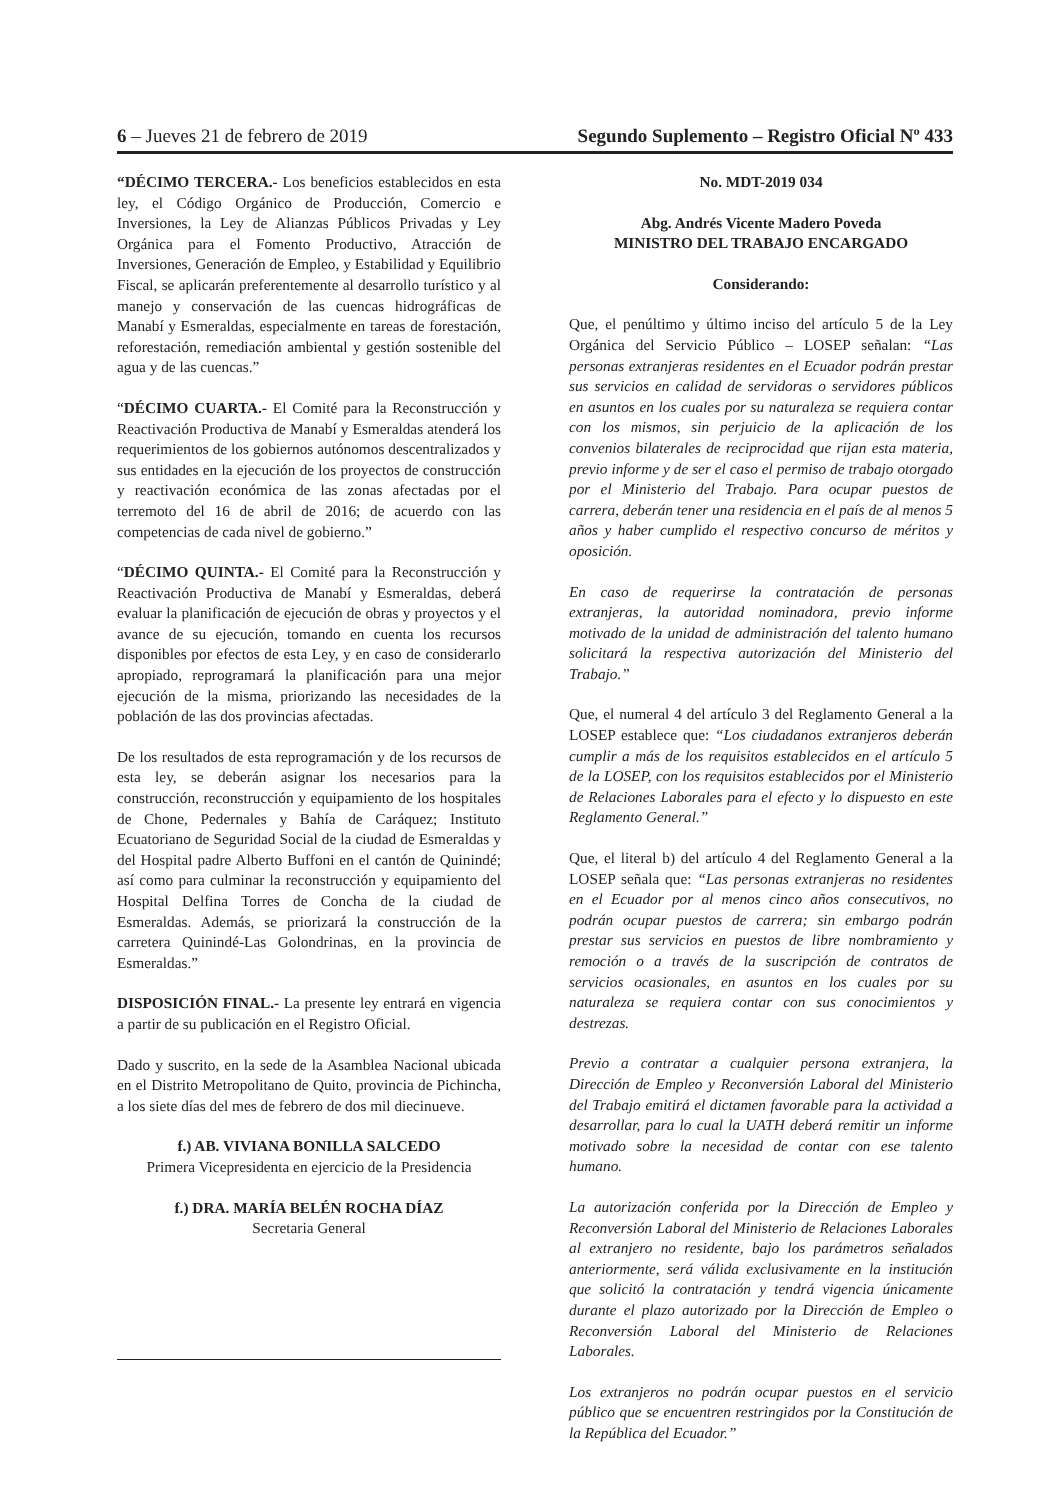6 – Jueves 21 de febrero de 2019 Segundo Suplemento – Registro Oficial Nº 433
“DÉCIMO TERCERA.- Los beneficios establecidos en esta ley, el Código Orgánico de Producción, Comercio e Inversiones, la Ley de Alianzas Públicos Privadas y Ley Orgánica para el Fomento Productivo, Atracción de Inversiones, Generación de Empleo, y Estabilidad y Equilibrio Fiscal, se aplicarán preferentemente al desarrollo turístico y al manejo y conservación de las cuencas hidrográficas de Manabí y Esmeraldas, especialmente en tareas de forestación, reforestación, remediación ambiental y gestión sostenible del agua y de las cuencas.”
“DÉCIMO CUARTA.- El Comité para la Reconstrucción y Reactivación Productiva de Manabí y Esmeraldas atenderá los requerimientos de los gobiernos autónomos descentralizados y sus entidades en la ejecución de los proyectos de construcción y reactivación económica de las zonas afectadas por el terremoto del 16 de abril de 2016; de acuerdo con las competencias de cada nivel de gobierno.”
“DÉCIMO QUINTA.- El Comité para la Reconstrucción y Reactivación Productiva de Manabí y Esmeraldas, deberá evaluar la planificación de ejecución de obras y proyectos y el avance de su ejecución, tomando en cuenta los recursos disponibles por efectos de esta Ley, y en caso de considerarlo apropiado, reprogramará la planificación para una mejor ejecución de la misma, priorizando las necesidades de la población de las dos provincias afectadas.
De los resultados de esta reprogramación y de los recursos de esta ley, se deberán asignar los necesarios para la construcción, reconstrucción y equipamiento de los hospitales de Chone, Pedernales y Bahía de Caráquez; Instituto Ecuatoriano de Seguridad Social de la ciudad de Esmeraldas y del Hospital padre Alberto Buffoni en el cantón de Quinindé; así como para culminar la reconstrucción y equipamiento del Hospital Delfina Torres de Concha de la ciudad de Esmeraldas. Además, se priorizará la construcción de la carretera Quinindé-Las Golondrinas, en la provincia de Esmeraldas.”
DISPOSICIÓN FINAL.- La presente ley entrará en vigencia a partir de su publicación en el Registro Oficial.
Dado y suscrito, en la sede de la Asamblea Nacional ubicada en el Distrito Metropolitano de Quito, provincia de Pichincha, a los siete días del mes de febrero de dos mil diecinueve.
f.) AB. VIVIANA BONILLA SALCEDO
Primera Vicepresidenta en ejercicio de la Presidencia
f.) DRA. MARÍA BELÉN ROCHA DÍAZ
Secretaria General
No. MDT-2019 034
Abg. Andrés Vicente Madero Poveda
MINISTRO DEL TRABAJO ENCARGADO
Considerando:
Que, el penúltimo y último inciso del artículo 5 de la Ley Orgánica del Servicio Público – LOSEP señalan: “Las personas extranjeras residentes en el Ecuador podrán prestar sus servicios en calidad de servidoras o servidores públicos en asuntos en los cuales por su naturaleza se requiera contar con los mismos, sin perjuicio de la aplicación de los convenios bilaterales de reciprocidad que rijan esta materia, previo informe y de ser el caso el permiso de trabajo otorgado por el Ministerio del Trabajo. Para ocupar puestos de carrera, deberán tener una residencia en el país de al menos 5 años y haber cumplido el respectivo concurso de méritos y oposición.
En caso de requerirse la contratación de personas extranjeras, la autoridad nominadora, previo informe motivado de la unidad de administración del talento humano solicitará la respectiva autorización del Ministerio del Trabajo.”
Que, el numeral 4 del artículo 3 del Reglamento General a la LOSEP establece que: “Los ciudadanos extranjeros deberán cumplir a más de los requisitos establecidos en el artículo 5 de la LOSEP, con los requisitos establecidos por el Ministerio de Relaciones Laborales para el efecto y lo dispuesto en este Reglamento General.”
Que, el literal b) del artículo 4 del Reglamento General a la LOSEP señala que: “Las personas extranjeras no residentes en el Ecuador por al menos cinco años consecutivos, no podrán ocupar puestos de carrera; sin embargo podrán prestar sus servicios en puestos de libre nombramiento y remoción o a través de la suscripción de contratos de servicios ocasionales, en asuntos en los cuales por su naturaleza se requiera contar con sus conocimientos y destrezas.
Previo a contratar a cualquier persona extranjera, la Dirección de Empleo y Reconversión Laboral del Ministerio del Trabajo emitirá el dictamen favorable para la actividad a desarrollar, para lo cual la UATH deberá remitir un informe motivado sobre la necesidad de contar con ese talento humano.
La autorización conferida por la Dirección de Empleo y Reconversión Laboral del Ministerio de Relaciones Laborales al extranjero no residente, bajo los parámetros señalados anteriormente, será válida exclusivamente en la institución que solicitó la contratación y tendrá vigencia únicamente durante el plazo autorizado por la Dirección de Empleo o Reconversión Laboral del Ministerio de Relaciones Laborales.
Los extranjeros no podrán ocupar puestos en el servicio público que se encuentren restringidos por la Constitución de la República del Ecuador.”